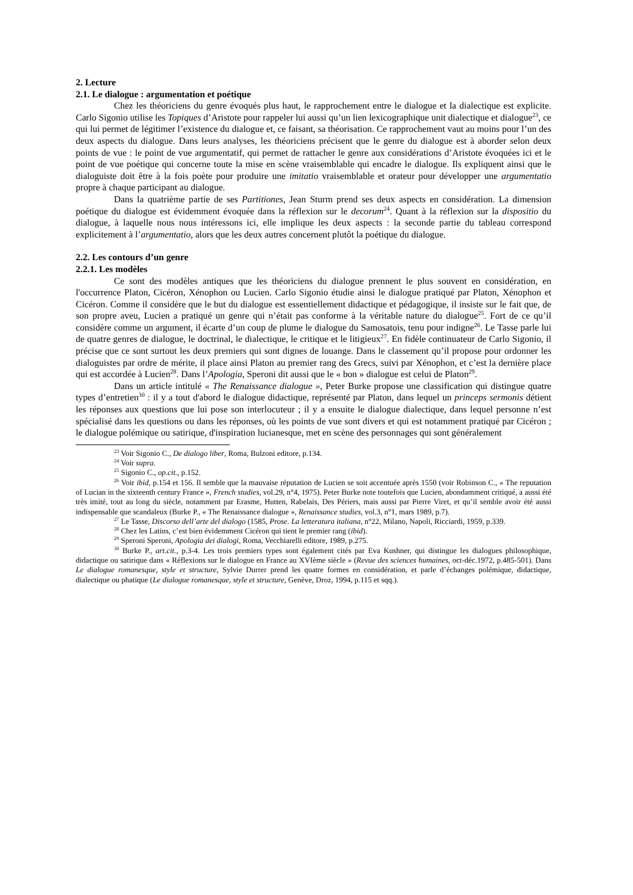2. Lecture
2.1. Le dialogue : argumentation et poétique
Chez les théoriciens du genre évoqués plus haut, le rapprochement entre le dialogue et la dialectique est explicite. Carlo Sigonio utilise les Topiques d’Aristote pour rappeler lui aussi qu’un lien lexicographique unit dialectique et dialogue<sup>23</sup>, ce qui lui permet de légitimer l’existence du dialogue et, ce faisant, sa théorisation. Ce rapprochement vaut au moins pour l’un des deux aspects du dialogue. Dans leurs analyses, les théoriciens précisent que le genre du dialogue est à aborder selon deux points de vue : le point de vue argumentatif, qui permet de rattacher le genre aux considérations d’Aristote évoquées ici et le point de vue poétique qui concerne toute la mise en scène vraisemblable qui encadre le dialogue. Ils expliquent ainsi que le dialoguiste doit être à la fois poète pour produire une imitatio vraisemblable et orateur pour développer une argumentatio propre à chaque participant au dialogue.
Dans la quatrième partie de ses Partitiones, Jean Sturm prend ses deux aspects en considération. La dimension poétique du dialogue est évidemment évoquée dans la réflexion sur le decorum<sup>24</sup>. Quant à la réflexion sur la dispositio du dialogue, à laquelle nous nous intéressons ici, elle implique les deux aspects : la seconde partie du tableau correspond explicitement à l’argumentatio, alors que les deux autres concernent plutôt la poétique du dialogue.
2.2. Les contours d’un genre
2.2.1. Les modèles
Ce sont des modèles antiques que les théoriciens du dialogue prennent le plus souvent en considération, en l'occurrence Platon, Cicéron, Xénophon ou Lucien. Carlo Sigonio étudie ainsi le dialogue pratiqué par Platon, Xénophon et Cicéron. Comme il considère que le but du dialogue est essentiellement didactique et pédagogique, il insiste sur le fait que, de son propre aveu, Lucien a pratiqué un genre qui n’était pas conforme à la véritable nature du dialogue<sup>25</sup>. Fort de ce qu’il considère comme un argument, il écarte d’un coup de plume le dialogue du Samosatois, tenu pour indigne<sup>26</sup>. Le Tasse parle lui de quatre genres de dialogue, le doctrinal, le dialectique, le critique et le litigieux<sup>27</sup>. En fidèle continuateur de Carlo Sigonio, il précise que ce sont surtout les deux premiers qui sont dignes de louange. Dans le classement qu’il propose pour ordonner les dialoguistes par ordre de mérite, il place ainsi Platon au premier rang des Grecs, suivi par Xénophon, et c’est la dernière place qui est accordée à Lucien<sup>28</sup>. Dans l’Apologia, Speroni dit aussi que le « bon » dialogue est celui de Platon<sup>29</sup>.
Dans un article intitulé « The Renaissance dialogue », Peter Burke propose une classification qui distingue quatre types d’entretien<sup>30</sup> : il y a tout d'abord le dialogue didactique, représenté par Platon, dans lequel un princeps sermonis détient les réponses aux questions que lui pose son interlocuteur ; il y a ensuite le dialogue dialectique, dans lequel personne n’est spécialisé dans les questions ou dans les réponses, où les points de vue sont divers et qui est notamment pratiqué par Cicéron ; le dialogue polémique ou satirique, d'inspiration lucianesque, met en scène des personnages qui sont généralement
<sup>23</sup> Voir Sigonio C., De dialogo liber, Roma, Bulzoni editore, p.134.
<sup>24</sup> Voir supra.
<sup>25</sup> Sigonio C., op.cit., p.152.
<sup>26</sup> Voir ibid, p.154 et 156. Il semble que la mauvaise réputation de Lucien se soit accentuée après 1550 (voir Robinson C., « The reputation of Lucian in the sixteenth century France », French studies, vol.29, n°4, 1975). Peter Burke note toutefois que Lucien, abondamment critiqué, a aussi été très imité, tout au long du siècle, notamment par Erasme, Hutten, Rabelais, Des Périers, mais aussi par Pierre Viret, et qu’il semble avoir été aussi indispensable que scandaleux (Burke P., « The Renaissance dialogue », Renaissance studies, vol.3, n°1, mars 1989, p.7).
<sup>27</sup> Le Tasse, Discorso dell’arte del dialogo (1585, Prose. La letteratura italiana, n°22, Milano, Napoli, Ricciardi, 1959, p.339.
<sup>28</sup> Chez les Latins, c’est bien évidemment Cicéron qui tient le premier rang (ibid).
<sup>29</sup> Speroni Speroni, Apologia dei dialogi, Roma, Vecchiarelli editore, 1989, p.275.
<sup>30</sup> Burke P., art.cit., p.3-4. Les trois premiers types sont également cités par Eva Kushner, qui distingue les dialogues philosophique, didactique ou satirique dans « Réflexions sur le dialogue en France au XVIème siècle » (Revue des sciences humaines, oct-déc.1972, p.485-501). Dans Le dialogue romanesque, style et structure, Sylvie Durrer prend les quatre formes en considération, et parle d’échanges polémique, didactique, dialectique ou phatique (Le dialogue romanesque, style et structure, Genève, Droz, 1994, p.115 et sqq.).